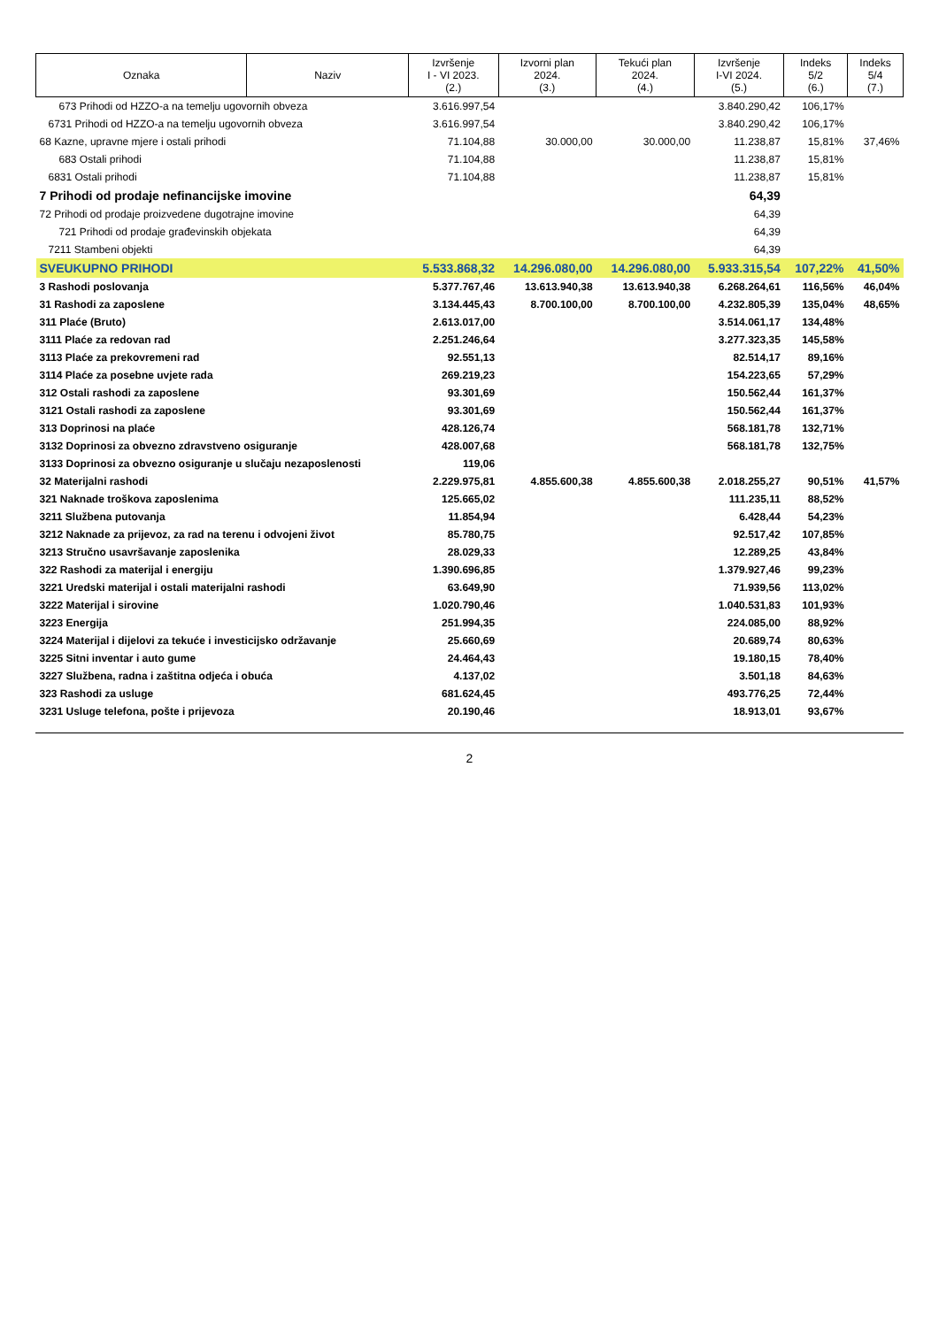| Oznaka | Naziv | Izvršenje I - VI 2023. (2.) | Izvorni plan 2024. (3.) | Tekući plan 2024. (4.) | Izvršenje I-VI 2024. (5.) | Indeks 5/2 (6.) | Indeks 5/4 (7.) |
| --- | --- | --- | --- | --- | --- | --- | --- |
| 673 Prihodi od HZZO-a na temelju ugovornih obveza | | 3.616.997,54 | | | 3.840.290,42 | 106,17% | |
| 6731 Prihodi od HZZO-a na temelju ugovornih obveza | | 3.616.997,54 | | | 3.840.290,42 | 106,17% | |
| 68 Kazne, upravne mjere i ostali prihodi | | 71.104,88 | 30.000,00 | 30.000,00 | 11.238,87 | 15,81% | 37,46% |
| 683 Ostali prihodi | | 71.104,88 | | | 11.238,87 | 15,81% | |
| 6831 Ostali prihodi | | 71.104,88 | | | 11.238,87 | 15,81% | |
| 7 Prihodi od prodaje nefinancijske imovine | | | | | 64,39 | | |
| 72 Prihodi od prodaje proizvedene dugotrajne imovine | | | | | 64,39 | | |
| 721 Prihodi od prodaje građevinskih objekata | | | | | 64,39 | | |
| 7211 Stambeni objekti | | | | | 64,39 | | |
| SVEUKUPNO PRIHODI | | 5.533.868,32 | 14.296.080,00 | 14.296.080,00 | 5.933.315,54 | 107,22% | 41,50% |
| 3 Rashodi poslovanja | | 5.377.767,46 | 13.613.940,38 | 13.613.940,38 | 6.268.264,61 | 116,56% | 46,04% |
| 31 Rashodi za zaposlene | | 3.134.445,43 | 8.700.100,00 | 8.700.100,00 | 4.232.805,39 | 135,04% | 48,65% |
| 311 Plaće (Bruto) | | 2.613.017,00 | | | 3.514.061,17 | 134,48% | |
| 3111 Plaće za redovan rad | | 2.251.246,64 | | | 3.277.323,35 | 145,58% | |
| 3113 Plaće za prekovremeni rad | | 92.551,13 | | | 82.514,17 | 89,16% | |
| 3114 Plaće za posebne uvjete rada | | 269.219,23 | | | 154.223,65 | 57,29% | |
| 312 Ostali rashodi za zaposlene | | 93.301,69 | | | 150.562,44 | 161,37% | |
| 3121 Ostali rashodi za zaposlene | | 93.301,69 | | | 150.562,44 | 161,37% | |
| 313 Doprinosi na plaće | | 428.126,74 | | | 568.181,78 | 132,71% | |
| 3132 Doprinosi za obvezno zdravstveno osiguranje | | 428.007,68 | | | 568.181,78 | 132,75% | |
| 3133 Doprinosi za obvezno osiguranje u slučaju nezaposlenosti | | 119,06 | | | | | |
| 32 Materijalni rashodi | | 2.229.975,81 | 4.855.600,38 | 4.855.600,38 | 2.018.255,27 | 90,51% | 41,57% |
| 321 Naknade troškova zaposlenima | | 125.665,02 | | | 111.235,11 | 88,52% | |
| 3211 Službena putovanja | | 11.854,94 | | | 6.428,44 | 54,23% | |
| 3212 Naknade za prijevoz, za rad na terenu i odvojeni život | | 85.780,75 | | | 92.517,42 | 107,85% | |
| 3213 Stručno usavršavanje zaposlenika | | 28.029,33 | | | 12.289,25 | 43,84% | |
| 322 Rashodi za materijal i energiju | | 1.390.696,85 | | | 1.379.927,46 | 99,23% | |
| 3221 Uredski materijal i ostali materijalni rashodi | | 63.649,90 | | | 71.939,56 | 113,02% | |
| 3222 Materijal i sirovine | | 1.020.790,46 | | | 1.040.531,83 | 101,93% | |
| 3223 Energija | | 251.994,35 | | | 224.085,00 | 88,92% | |
| 3224 Materijal i dijelovi za tekuće i investicijsko održavanje | | 25.660,69 | | | 20.689,74 | 80,63% | |
| 3225 Sitni inventar i auto gume | | 24.464,43 | | | 19.180,15 | 78,40% | |
| 3227 Službena, radna i zaštitna odjeća i obuća | | 4.137,02 | | | 3.501,18 | 84,63% | |
| 323 Rashodi za usluge | | 681.624,45 | | | 493.776,25 | 72,44% | |
| 3231 Usluge telefona, pošte i prijevoza | | 20.190,46 | | | 18.913,01 | 93,67% | |
2